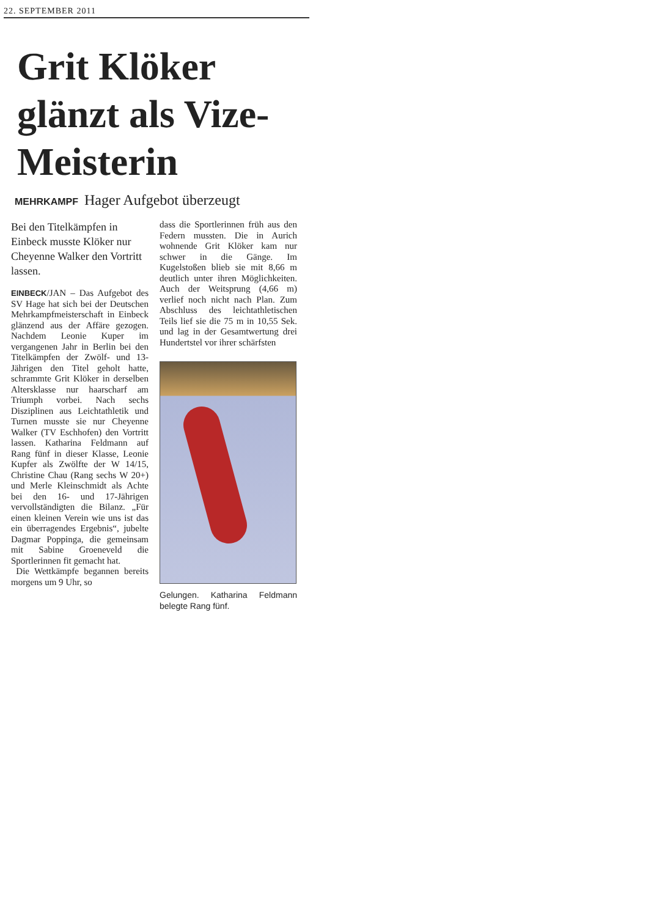22. SEPTEMBER 2011
Grit Klöker glänzt als Vize-Meisterin
MEHRKAMPF Hager Aufgebot überzeugt
Bei den Titelkämpfen in Einbeck musste Klöker nur Cheyenne Walker den Vortritt lassen.
EINBECK/JAN – Das Aufgebot des SV Hage hat sich bei der Deutschen Mehrkampfmeisterschaft in Einbeck glänzend aus der Affäre gezogen. Nachdem Leonie Kuper im vergangenen Jahr in Berlin bei den Titelkämpfen der Zwölf- und 13-Jährigen den Titel geholt hatte, schrammte Grit Klöker in derselben Altersklasse nur haarscharf am Triumph vorbei. Nach sechs Disziplinen aus Leichtathletik und Turnen musste sie nur Cheyenne Walker (TV Eschhofen) den Vortritt lassen. Katharina Feldmann auf Rang fünf in dieser Klasse, Leonie Kupfer als Zwölfte der W 14/15, Christine Chau (Rang sechs W 20+) und Merle Kleinschmidt als Achte bei den 16- und 17-Jährigen vervollständigten die Bilanz. „Für einen kleinen Verein wie uns ist das ein überragendes Ergebnis“, jubelte Dagmar Poppinga, die gemeinsam mit Sabine Groeneveld die Sportlerinnen fit gemacht hat.
Die Wettkämpfe begannen bereits morgens um 9 Uhr, so
dass die Sportlerinnen früh aus den Federn mussten. Die in Aurich wohnende Grit Klöker kam nur schwer in die Gänge. Im Kugelstoßen blieb sie mit 8,66 m deutlich unter ihren Möglichkeiten. Auch der Weitsprung (4,66 m) verlief noch nicht nach Plan. Zum Abschluss des leichtathletischen Teils lief sie die 75 m in 10,55 Sek. und lag in der Gesamtwertung drei Hundertstel vor ihrer schärfsten
Gelungen. Katharina Feldmann belegte Rang fünf.